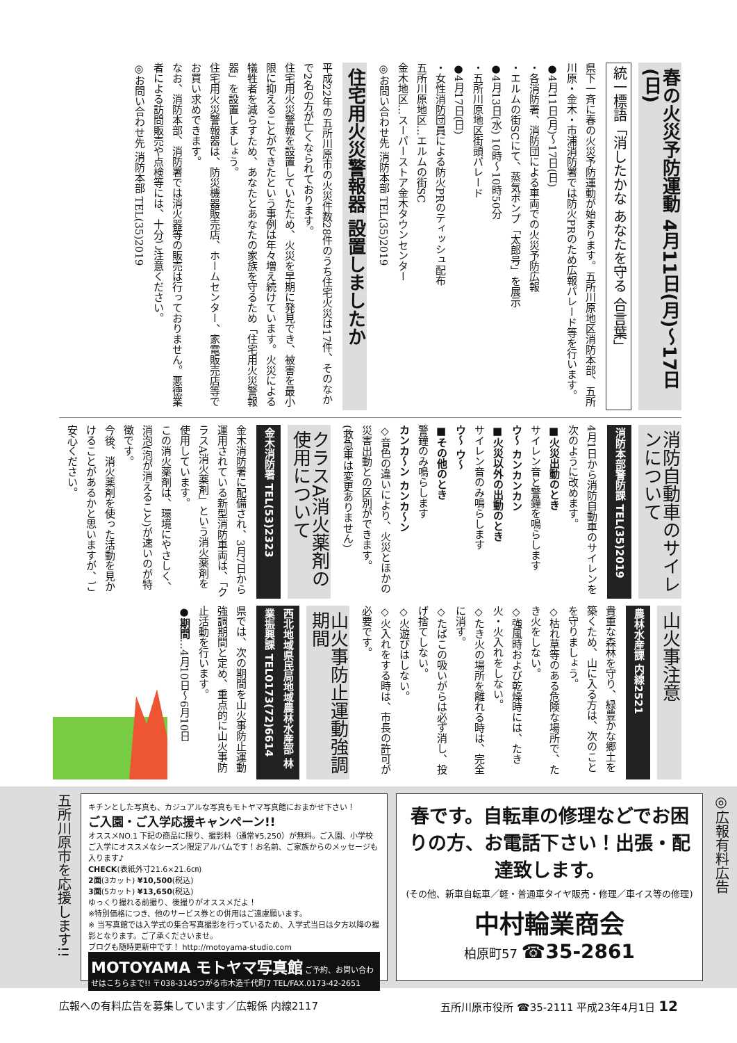春の火災予防運動 4月11日(月)～17日(日)
統一標語「消したかな あなたを守る 合言葉」
県下一斉に春の火災予防運動が始まります。五所川原地区消防本部、五所川原・金木・市浦消防署では防火PRのため広報パレード等を行います。
●4月11日(月)～17日(日)
・各消防署、消防団による車両での火災予防広報
・エルムの街SCにて、蒸気ポンプ「太郎号」を展示
●4月13日(水) 10時～10時50分
・五所川原地区街頭パレード
●4月17日(日)
・女性消防団員による防火PRのティッシュ配布
五所川原地区…エルムの街SC
金木地区…スーパーストア金木タウンセンター
◎お問い合わせ先 消防本部 TEL(35)2019
住宅用火災警報器 設置しましたか
平成22年の五所川原市の火災件数28件のうち住宅火災は17件、そのなかで2名の方が亡くなられております。
住宅用火災警報を設置していたため、火災を早期に発見でき、被害を最小限に抑えることができたという事例は年々増え続けています。火災による犠牲者を減らすため、あなたとあなたの家族を守るため「住宅用火災警報器」を設置しましょう。
住宅用火災警報器は、防災機器販売店、ホームセンター、家電販売店等でお買い求めできます。
なお、消防本部、消防署では消火器等の販売は行っておりません。悪徳業者による訪問販売や点検等には、十分ご注意ください。
◎お問い合わせ先 消防本部 TEL(35)2019
消防自動車のサイレンについて
消防本部警防課 TEL(35)2019
4月1日から消防自動車のサイレンを次のように改めます。
■火災出動のとき
サイレン音と警鐘を鳴らします
ウ～ カンカンカン
■火災以外の出動のとき
サイレン音のみ鳴らします
ウ～ ウ～
■その他のとき
警鐘のみ鳴らします
カンカ～ン カンカ～ン
◇音色の違いにより、火災とほかの災害出動との区別ができます。
(救急車は変更ありません)
クラスA消火薬剤の使用について
金木消防署 TEL(53)2323
金木消防署に配備され、3月7日から運用されている新型消防車両は、「クラスA消火薬剤」という消火薬剤を使用しています。
この消火薬剤は、環境にやさしく、消泡(泡が消えること)が速いのが特徴です。
今後、消火薬剤を使った活動を見かけることがあるかと思いますが、ご安心ください。
山火事注意
農林水産課 内線2521
貴重な森林を守り、緑豊かな郷土を築くため、山に入る方は、次のことを守りましょう。
◇枯れ草等のある危険な場所で、たき火をしない。
◇強風時および乾燥時には、たき火・火入れをしない。
◇たき火の場所を離れる時は、完全に消す。
◇たばこの吸いがらは必ず消し、投げ捨てしない。
◇火遊びはしない。
◇火入れをする時は、市長の許可が必要です。
山火事防止運動強調期間
西北地域県民局地域農林水産部 林業振興課 TEL0173(72)6614
県では、次の期間を山火事防止運動強調期間と定め、重点的に山火事防止活動を行います。
●期間…4月10日～6月10日
◎広報有料広告
春です。自転車の修理などでお困りの方、お電話下さい！出張・配達致します。
(その他、新車自転車／軽・普通車タイヤ販売・修理／車イス等の修理)
中村輪業商会
柏原町57 ☎35-2861
キチンとした写真も、カジュアルな写真もモトヤマ写真館におまかせ下さい！
ご入園・ご入学応援キャンペーン!!
オススメNO.1 下記の商品に限り、撮影料（通常¥5,250）が無料。ご入園、小学校ご入学にオススメなシーズン限定アルバムです！お名前、ご家族からのメッセージも入ります♪
CHECK(表紙外寸21.6×21.6㎝)
2面(3カット) ¥10,500(税込)
3面(5カット) ¥13,650(税込)
ゆっくり撮れる前撮り、後撮りがオススメだよ！
※特別価格につき、他のサービス券との併用はご遠慮願います。
※ 当写真館では入学式の集合写真撮影を行っているため、入学式当日は夕方以降の撮影となります。ご了承くださいませ。
ブログも随時更新中です！ http://motoyama-studio.com
MOTOYAMA モトヤマ写真館 ご予約、お問い合わせはこちらまで!! 〒038-3145つがる市木造千代町7 TEL/FAX.0173-42-2651
五所川原市を応援します!!
広報への有料広告を募集しています／広報係 内線2117 五所川原市役所 ☎35-2111 平成23年4月1日 12